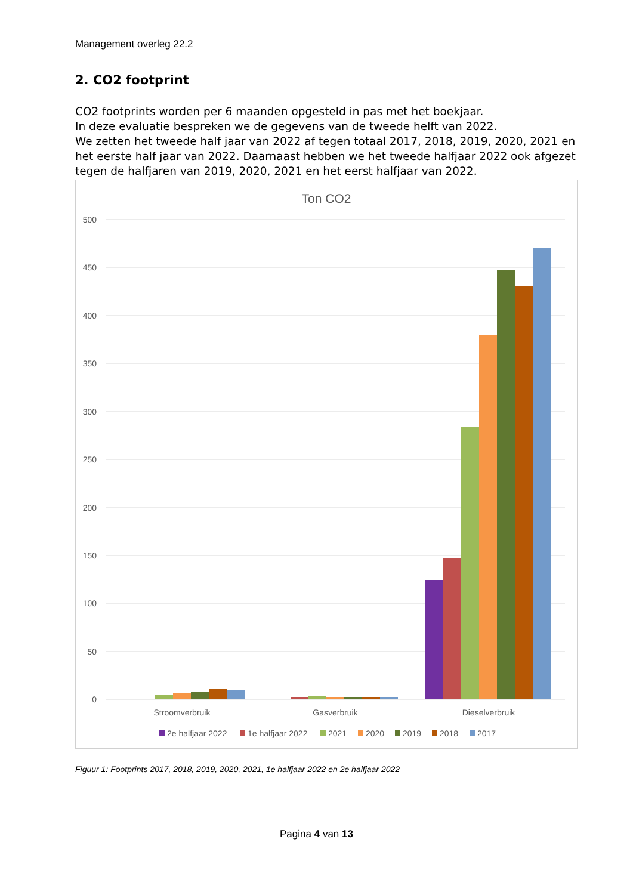Management overleg 22.2
2. CO2 footprint
CO2 footprints worden per 6 maanden opgesteld in pas met het boekjaar.
In deze evaluatie bespreken we de gegevens van de tweede helft van 2022.
We zetten het tweede half jaar van 2022 af tegen totaal 2017, 2018, 2019, 2020, 2021 en het eerste half jaar van 2022. Daarnaast hebben we het tweede halfjaar 2022 ook afgezet tegen de halfjaren van 2019, 2020, 2021 en het eerst halfjaar van 2022.
Ton CO2
500
450
400
350
300
250
200
150
100
50
0
Stroomverbruik
Gasverbruik
Dieselverbruik
2e halfjaar 2022
1e halfjaar 2022
2021
2020
2019
2018
2017
Figuur 1: Footprints 2017, 2018, 2019, 2020, 2021, 1e halfjaar 2022 en 2e halfjaar 2022
Pagina 4 van 13